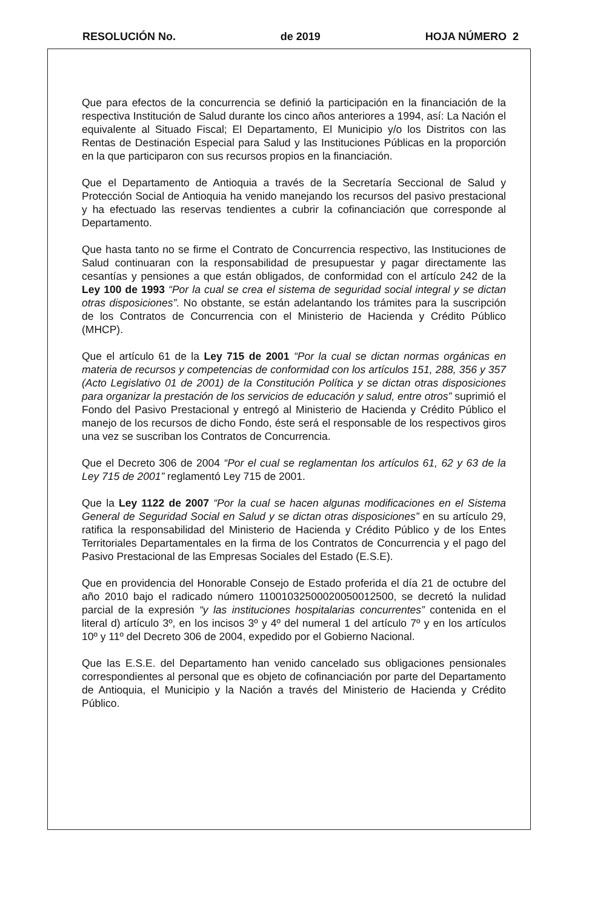RESOLUCIÓN No. de 2019 HOJA NÚMERO 2
Que para efectos de la concurrencia se definió la participación en la financiación de la respectiva Institución de Salud durante los cinco años anteriores a 1994, así: La Nación el equivalente al Situado Fiscal; El Departamento, El Municipio y/o los Distritos con las Rentas de Destinación Especial para Salud y las Instituciones Públicas en la proporción en la que participaron con sus recursos propios en la financiación.
Que el Departamento de Antioquia a través de la Secretaría Seccional de Salud y Protección Social de Antioquia ha venido manejando los recursos del pasivo prestacional y ha efectuado las reservas tendientes a cubrir la cofinanciación que corresponde al Departamento.
Que hasta tanto no se firme el Contrato de Concurrencia respectivo, las Instituciones de Salud continuaran con la responsabilidad de presupuestar y pagar directamente las cesantías y pensiones a que están obligados, de conformidad con el artículo 242 de la Ley 100 de 1993 “Por la cual se crea el sistema de seguridad social integral y se dictan otras disposiciones”. No obstante, se están adelantando los trámites para la suscripción de los Contratos de Concurrencia con el Ministerio de Hacienda y Crédito Público (MHCP).
Que el artículo 61 de la Ley 715 de 2001 “Por la cual se dictan normas orgánicas en materia de recursos y competencias de conformidad con los artículos 151, 288, 356 y 357 (Acto Legislativo 01 de 2001) de la Constitución Política y se dictan otras disposiciones para organizar la prestación de los servicios de educación y salud, entre otros” suprimió el Fondo del Pasivo Prestacional y entregó al Ministerio de Hacienda y Crédito Público el manejo de los recursos de dicho Fondo, éste será el responsable de los respectivos giros una vez se suscriban los Contratos de Concurrencia.
Que el Decreto 306 de 2004 “Por el cual se reglamentan los artículos 61, 62 y 63 de la Ley 715 de 2001” reglamentó Ley 715 de 2001.
Que la Ley 1122 de 2007 “Por la cual se hacen algunas modificaciones en el Sistema General de Seguridad Social en Salud y se dictan otras disposiciones” en su artículo 29, ratifica la responsabilidad del Ministerio de Hacienda y Crédito Público y de los Entes Territoriales Departamentales en la firma de los Contratos de Concurrencia y el pago del Pasivo Prestacional de las Empresas Sociales del Estado (E.S.E).
Que en providencia del Honorable Consejo de Estado proferida el día 21 de octubre del año 2010 bajo el radicado número 11001032500020050012500, se decretó la nulidad parcial de la expresión “y las instituciones hospitalarias concurrentes” contenida en el literal d) artículo 3º, en los incisos 3º y 4º del numeral 1 del artículo 7º y en los artículos 10º y 11º del Decreto 306 de 2004, expedido por el Gobierno Nacional.
Que las E.S.E. del Departamento han venido cancelado sus obligaciones pensionales correspondientes al personal que es objeto de cofinanciación por parte del Departamento de Antioquia, el Municipio y la Nación a través del Ministerio de Hacienda y Crédito Público.